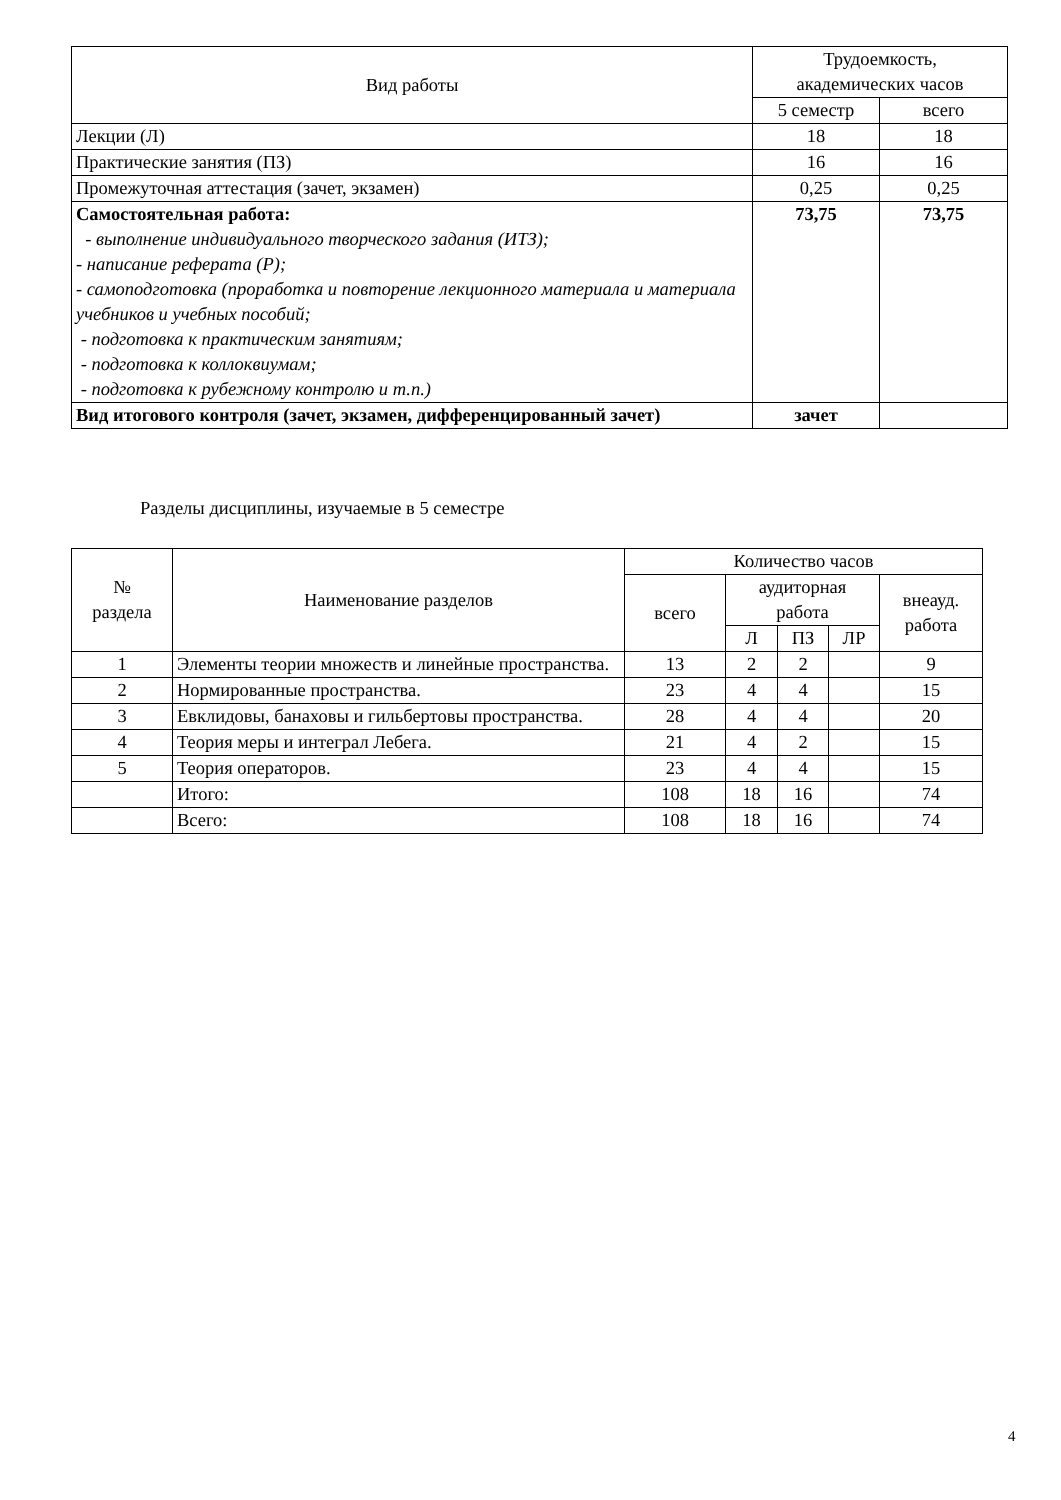| Вид работы | Трудоемкость, академических часов | |
| --- | --- | --- |
| | 5 семестр | всего |
| Лекции (Л) | 18 | 18 |
| Практические занятия (ПЗ) | 16 | 16 |
| Промежуточная аттестация (зачет, экзамен) | 0,25 | 0,25 |
| Самостоятельная работа: - выполнение индивидуального творческого задания (ИТЗ); - написание реферата (Р); - самоподготовка (проработка и повторение лекционного материала и материала учебников и учебных пособий; - подготовка к практическим занятиям; - подготовка к коллоквиумам; - подготовка к рубежному контролю и т.п.) | 73,75 | 73,75 |
| Вид итогового контроля (зачет, экзамен, дифференцированный зачет) | зачет | |
Разделы дисциплины, изучаемые в 5 семестре
| № раздела | Наименование разделов | Количество часов | | | | |
| --- | --- | --- | --- | --- | --- | --- |
| | | всего | аудиторная работа | | | внеауд. работа |
| | | | Л | ПЗ | ЛР | |
| 1 | Элементы теории множеств и линейные пространства. | 13 | 2 | 2 | | 9 |
| 2 | Нормированные пространства. | 23 | 4 | 4 | | 15 |
| 3 | Евклидовы, банаховы и гильбертовы пространства. | 28 | 4 | 4 | | 20 |
| 4 | Теория меры и интеграл Лебега. | 21 | 4 | 2 | | 15 |
| 5 | Теория операторов. | 23 | 4 | 4 | | 15 |
| | Итого: | 108 | 18 | 16 | | 74 |
| | Всего: | 108 | 18 | 16 | | 74 |
4